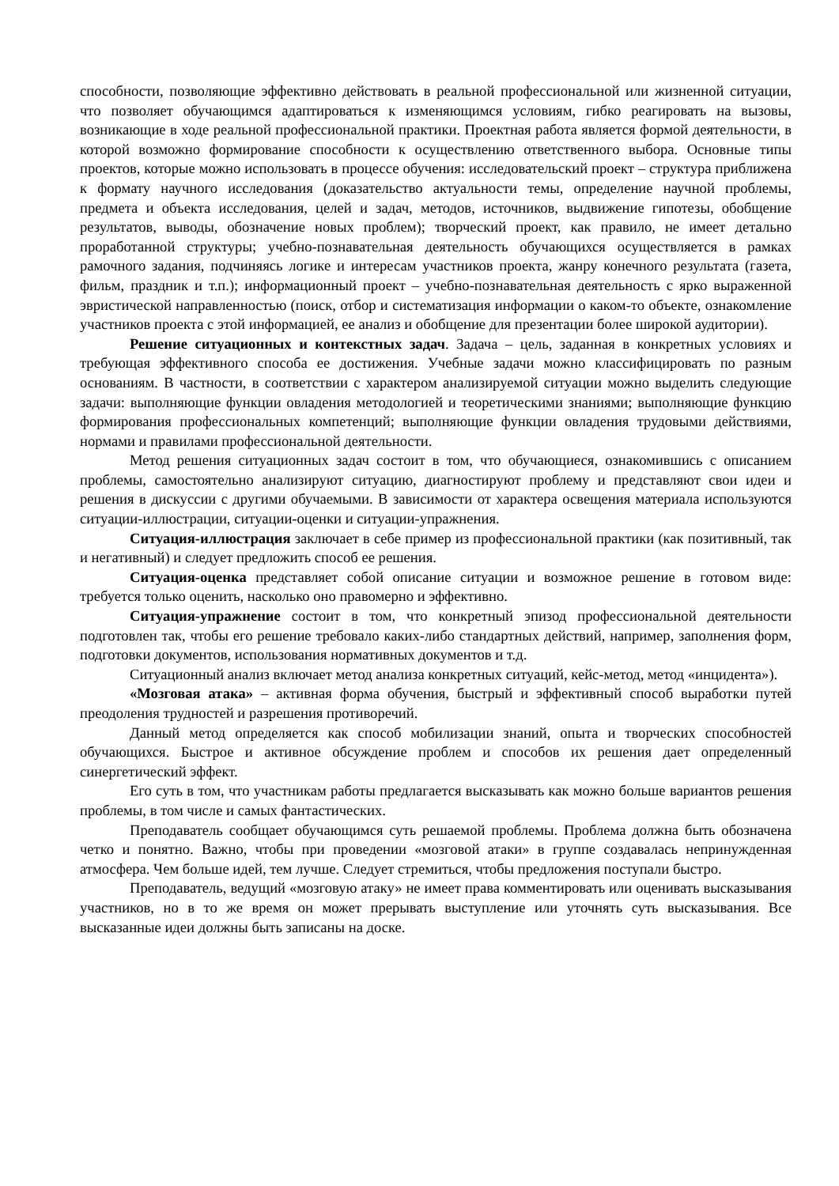способности, позволяющие эффективно действовать в реальной профессиональной или жизненной ситуации, что позволяет обучающимся адаптироваться к изменяющимся условиям, гибко реагировать на вызовы, возникающие в ходе реальной профессиональной практики. Проектная работа является формой деятельности, в которой возможно формирование способности к осуществлению ответственного выбора. Основные типы проектов, которые можно использовать в процессе обучения: исследовательский проект – структура приближена к формату научного исследования (доказательство актуальности темы, определение научной проблемы, предмета и объекта исследования, целей и задач, методов, источников, выдвижение гипотезы, обобщение результатов, выводы, обозначение новых проблем); творческий проект, как правило, не имеет детально проработанной структуры; учебно-познавательная деятельность обучающихся осуществляется в рамках рамочного задания, подчиняясь логике и интересам участников проекта, жанру конечного результата (газета, фильм, праздник и т.п.); информационный проект – учебно-познавательная деятельность с ярко выраженной эвристической направленностью (поиск, отбор и систематизация информации о каком-то объекте, ознакомление участников проекта с этой информацией, ее анализ и обобщение для презентации более широкой аудитории).
Решение ситуационных и контекстных задач. Задача – цель, заданная в конкретных условиях и требующая эффективного способа ее достижения. Учебные задачи можно классифицировать по разным основаниям. В частности, в соответствии с характером анализируемой ситуации можно выделить следующие задачи: выполняющие функции овладения методологией и теоретическими знаниями; выполняющие функцию формирования профессиональных компетенций; выполняющие функции овладения трудовыми действиями, нормами и правилами профессиональной деятельности.
Метод решения ситуационных задач состоит в том, что обучающиеся, ознакомившись с описанием проблемы, самостоятельно анализируют ситуацию, диагностируют проблему и представляют свои идеи и решения в дискуссии с другими обучаемыми. В зависимости от характера освещения материала используются ситуации-иллюстрации, ситуации-оценки и ситуации-упражнения.
Ситуация-иллюстрация заключает в себе пример из профессиональной практики (как позитивный, так и негативный) и следует предложить способ ее решения.
Ситуация-оценка представляет собой описание ситуации и возможное решение в готовом виде: требуется только оценить, насколько оно правомерно и эффективно.
Ситуация-упражнение состоит в том, что конкретный эпизод профессиональной деятельности подготовлен так, чтобы его решение требовало каких-либо стандартных действий, например, заполнения форм, подготовки документов, использования нормативных документов и т.д.
Ситуационный анализ включает метод анализа конкретных ситуаций, кейс-метод, метод «инцидента»).
«Мозговая атака» – активная форма обучения, быстрый и эффективный способ выработки путей преодоления трудностей и разрешения противоречий.
Данный метод определяется как способ мобилизации знаний, опыта и творческих способностей обучающихся. Быстрое и активное обсуждение проблем и способов их решения дает определенный синергетический эффект.
Его суть в том, что участникам работы предлагается высказывать как можно больше вариантов решения проблемы, в том числе и самых фантастических.
Преподаватель сообщает обучающимся суть решаемой проблемы. Проблема должна быть обозначена четко и понятно. Важно, чтобы при проведении «мозговой атаки» в группе создавалась непринужденная атмосфера. Чем больше идей, тем лучше. Следует стремиться, чтобы предложения поступали быстро.
Преподаватель, ведущий «мозговую атаку» не имеет права комментировать или оценивать высказывания участников, но в то же время он может прерывать выступление или уточнять суть высказывания. Все высказанные идеи должны быть записаны на доске.